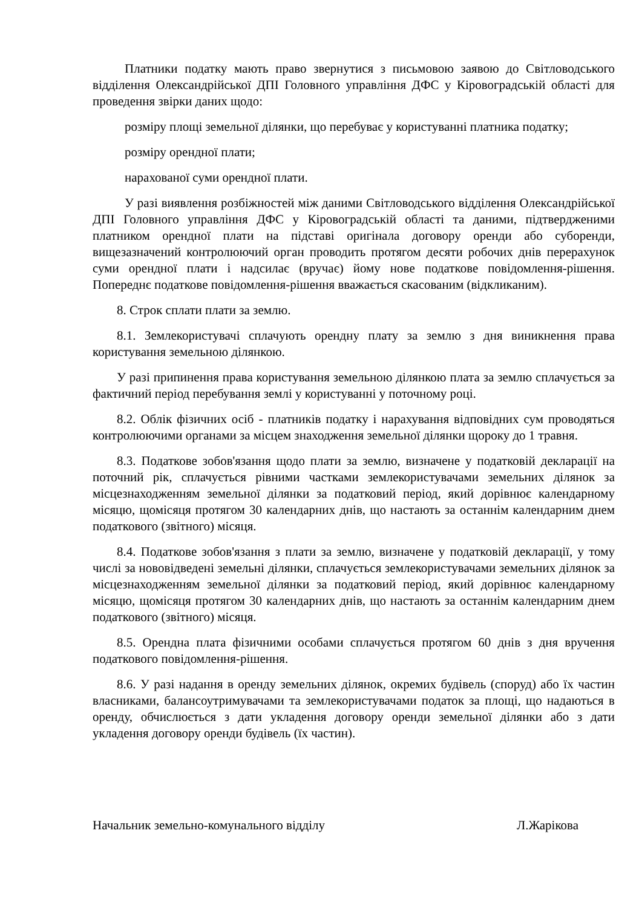Платники податку мають право звернутися з письмовою заявою до Світловодського відділення Олександрійської ДПІ Головного управління ДФС у Кіровоградській області для проведення звірки даних щодо:
розміру площі земельної ділянки, що перебуває у користуванні платника податку;
розміру орендної плати;
нарахованої суми орендної плати.
У разі виявлення розбіжностей між даними Світловодського відділення Олександрійської ДПІ Головного управління ДФС у Кіровоградській області та даними, підтвердженими платником орендної плати на підставі оригінала договору оренди або суборенди, вищезазначений контролюючий орган проводить протягом десяти робочих днів перерахунок суми орендної плати і надсилає (вручає) йому нове податкове повідомлення-рішення. Попереднє податкове повідомлення-рішення вважається скасованим (відкликаним).
8. Строк сплати плати за землю.
8.1. Землекористувачі сплачують орендну плату за землю з дня виникнення права користування земельною ділянкою.
У разі припинення права користування земельною ділянкою плата за землю сплачується за фактичний період перебування землі у користуванні у поточному році.
8.2. Облік фізичних осіб - платників податку і нарахування відповідних сум проводяться контролюючими органами за місцем знаходження земельної ділянки щороку до 1 травня.
8.3. Податкове зобов'язання щодо плати за землю, визначене у податковій декларації на поточний рік, сплачується рівними частками землекористувачами земельних ділянок за місцезнаходженням земельної ділянки за податковий період, який дорівнює календарному місяцю, щомісяця протягом 30 календарних днів, що настають за останнім календарним днем податкового (звітного) місяця.
8.4. Податкове зобов'язання з плати за землю, визначене у податковій декларації, у тому числі за нововідведені земельні ділянки, сплачується землекористувачами земельних ділянок за місцезнаходженням земельної ділянки за податковий період, який дорівнює календарному місяцю, щомісяця протягом 30 календарних днів, що настають за останнім календарним днем податкового (звітного) місяця.
8.5. Орендна плата фізичними особами сплачується протягом 60 днів з дня вручення податкового повідомлення-рішення.
8.6. У разі надання в оренду земельних ділянок, окремих будівель (споруд) або їх частин власниками, балансоутримувачами та землекористувачами податок за площі, що надаються в оренду, обчислюється з дати укладення договору оренди земельної ділянки або з дати укладення договору оренди будівель (їх частин).
Начальник земельно-комунального відділу Л.Жарікова